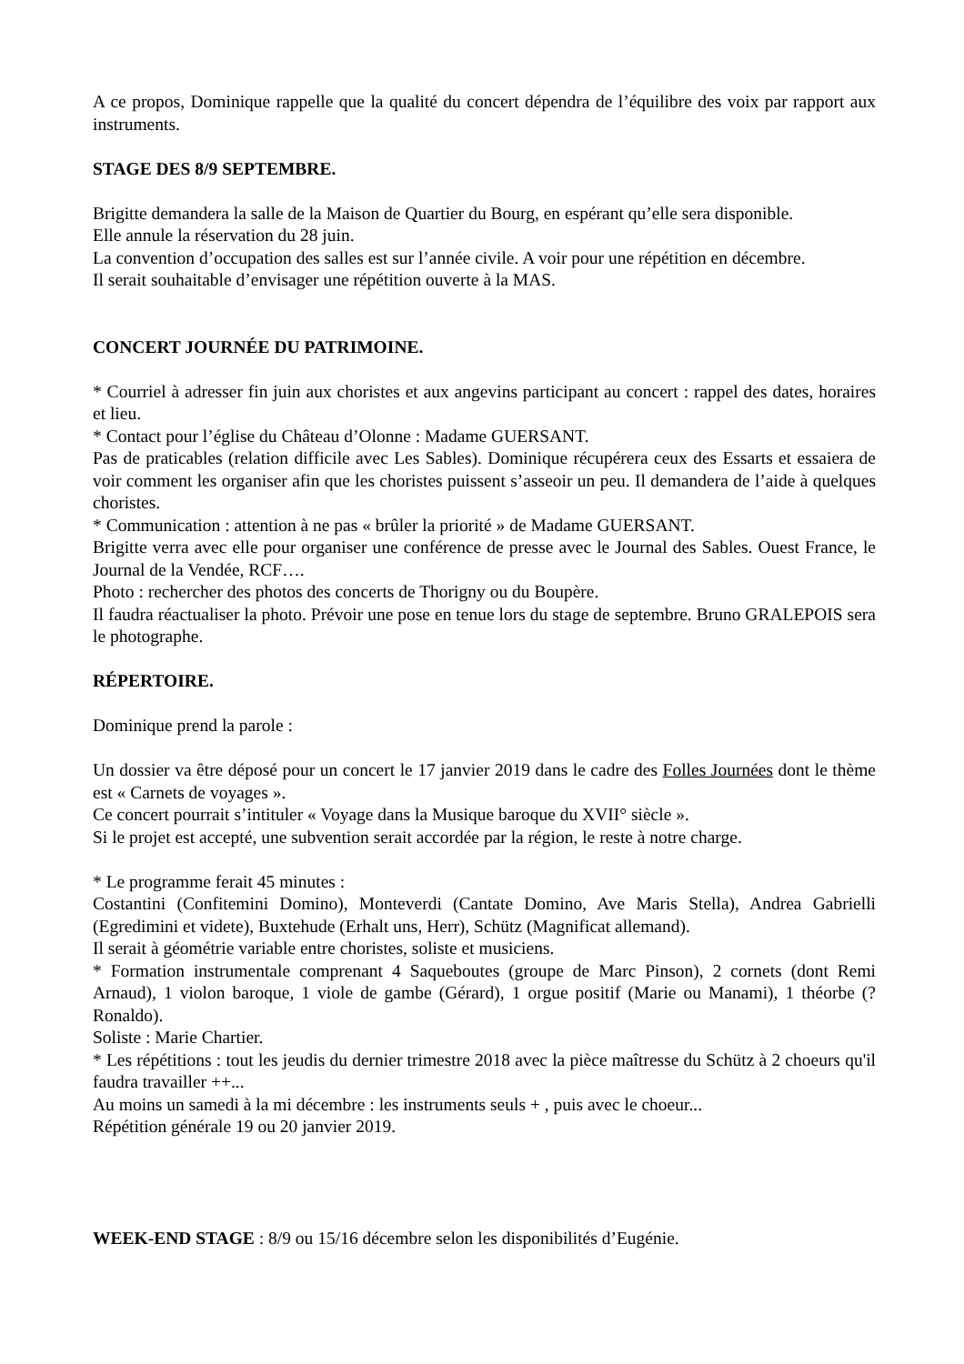A ce propos, Dominique rappelle que la qualité du concert dépendra de l’équilibre des voix par rapport aux instruments.
STAGE DES 8/9 SEPTEMBRE.
Brigitte demandera la salle de la Maison de Quartier du Bourg, en espérant qu’elle sera disponible.
Elle annule la réservation du 28 juin.
La convention d’occupation des salles est sur l’année civile. A voir pour une répétition en décembre.
Il serait souhaitable d’envisager une répétition ouverte à la MAS.
CONCERT JOURNÉE DU PATRIMOINE.
* Courriel à adresser fin juin aux choristes et aux angevins participant au concert : rappel des dates, horaires et lieu.
* Contact pour l’église du Château d’Olonne : Madame GUERSANT.
Pas de praticables (relation difficile avec Les Sables). Dominique récupérera ceux des Essarts et essaiera de voir comment les organiser afin que les choristes puissent s’asseoir un peu. Il demandera de l’aide à quelques choristes.
* Communication : attention à ne pas « brûler la priorité » de Madame GUERSANT.
Brigitte verra avec elle pour organiser une conférence de presse avec le Journal des Sables. Ouest France, le Journal de la Vendée, RCF….
Photo : rechercher des photos des concerts de Thorigny ou du Boupère.
Il faudra réactualiser la photo. Prévoir une pose en tenue lors du stage de septembre. Bruno GRALEPOIS sera le photographe.
RÉPERTOIRE.
Dominique prend la parole :
Un dossier va être déposé pour un concert le 17 janvier 2019 dans le cadre des Folles Journées dont le thème est « Carnets de voyages ».
Ce concert pourrait s’intituler « Voyage dans la Musique baroque du XVII° siècle ».
Si le projet est accepté, une subvention serait accordée par la région, le reste à notre charge.
* Le programme ferait 45 minutes :
Costantini (Confitemini Domino), Monteverdi (Cantate Domino, Ave Maris Stella), Andrea Gabrielli (Egredimini et videte), Buxtehude (Erhalt uns, Herr), Schütz (Magnificat allemand).
Il serait à géométrie variable entre choristes, soliste et musiciens.
* Formation instrumentale comprenant 4 Saqueboutes (groupe de Marc Pinson), 2 cornets (dont Remi Arnaud), 1 violon baroque, 1 viole de gambe (Gérard), 1 orgue positif (Marie ou Manami), 1 théorbe (? Ronaldo).
Soliste : Marie Chartier.
* Les répétitions : tout les jeudis du dernier trimestre 2018 avec la pièce maîtresse du Schütz à 2 choeurs qu'il faudra travailler ++...
Au moins un samedi à la mi décembre : les instruments seuls + , puis avec le choeur...
Répétition générale 19 ou 20 janvier 2019.
WEEK-END STAGE : 8/9 ou 15/16 décembre selon les disponibilités d’Eugénie.